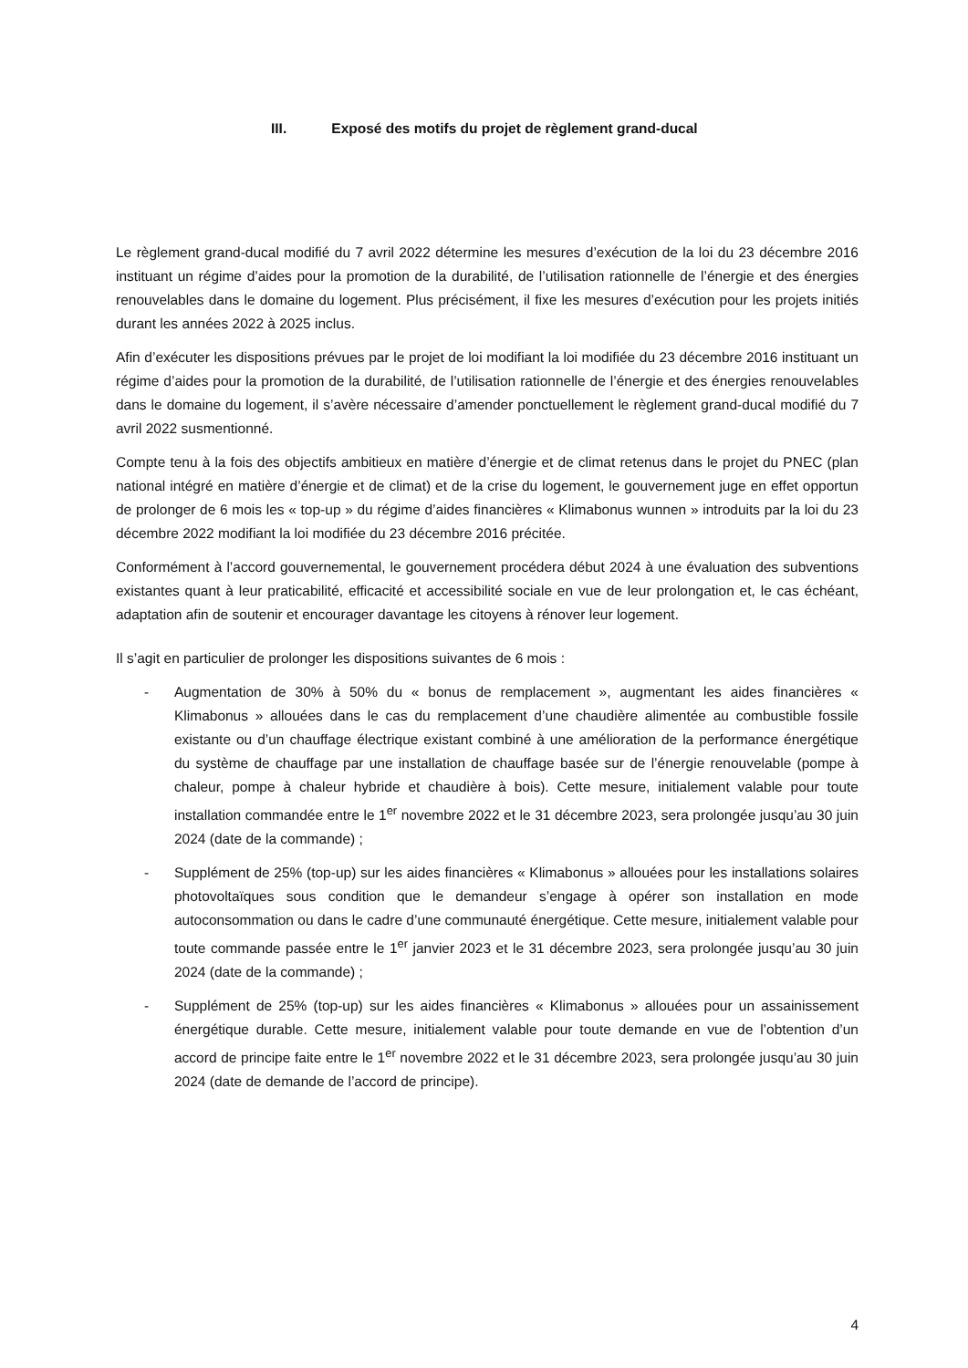III. Exposé des motifs du projet de règlement grand-ducal
Le règlement grand-ducal modifié du 7 avril 2022 détermine les mesures d’exécution de la loi du 23 décembre 2016 instituant un régime d’aides pour la promotion de la durabilité, de l’utilisation rationnelle de l’énergie et des énergies renouvelables dans le domaine du logement. Plus précisément, il fixe les mesures d’exécution pour les projets initiés durant les années 2022 à 2025 inclus.
Afin d’exécuter les dispositions prévues par le projet de loi modifiant la loi modifiée du 23 décembre 2016 instituant un régime d’aides pour la promotion de la durabilité, de l’utilisation rationnelle de l’énergie et des énergies renouvelables dans le domaine du logement, il s’avère nécessaire d’amender ponctuellement le règlement grand-ducal modifié du 7 avril 2022 susmentionné.
Compte tenu à la fois des objectifs ambitieux en matière d’énergie et de climat retenus dans le projet du PNEC (plan national intégré en matière d’énergie et de climat) et de la crise du logement, le gouvernement juge en effet opportun de prolonger de 6 mois les « top-up » du régime d’aides financières « Klimabonus wunnen » introduits par la loi du 23 décembre 2022 modifiant la loi modifiée du 23 décembre 2016 précitée.
Conformément à l’accord gouvernemental, le gouvernement procédera début 2024 à une évaluation des subventions existantes quant à leur praticabilité, efficacité et accessibilité sociale en vue de leur prolongation et, le cas échéant, adaptation afin de soutenir et encourager davantage les citoyens à rénover leur logement.
Il s’agit en particulier de prolonger les dispositions suivantes de 6 mois :
- Augmentation de 30% à 50% du « bonus de remplacement », augmentant les aides financières « Klimabonus » allouées dans le cas du remplacement d’une chaudière alimentée au combustible fossile existante ou d’un chauffage électrique existant combiné à une amélioration de la performance énergétique du système de chauffage par une installation de chauffage basée sur de l’énergie renouvelable (pompe à chaleur, pompe à chaleur hybride et chaudière à bois). Cette mesure, initialement valable pour toute installation commandée entre le 1<sup>er</sup> novembre 2022 et le 31 décembre 2023, sera prolongée jusqu’au 30 juin 2024 (date de la commande) ;
- Supplément de 25% (top-up) sur les aides financières « Klimabonus » allouées pour les installations solaires photovoltaïques sous condition que le demandeur s’engage à opérer son installation en mode autoconsommation ou dans le cadre d’une communauté énergétique. Cette mesure, initialement valable pour toute commande passée entre le 1<sup>er</sup> janvier 2023 et le 31 décembre 2023, sera prolongée jusqu’au 30 juin 2024 (date de la commande) ;
- Supplément de 25% (top-up) sur les aides financières « Klimabonus » allouées pour un assainissement énergétique durable. Cette mesure, initialement valable pour toute demande en vue de l’obtention d’un accord de principe faite entre le 1<sup>er</sup> novembre 2022 et le 31 décembre 2023, sera prolongée jusqu’au 30 juin 2024 (date de demande de l’accord de principe).
4